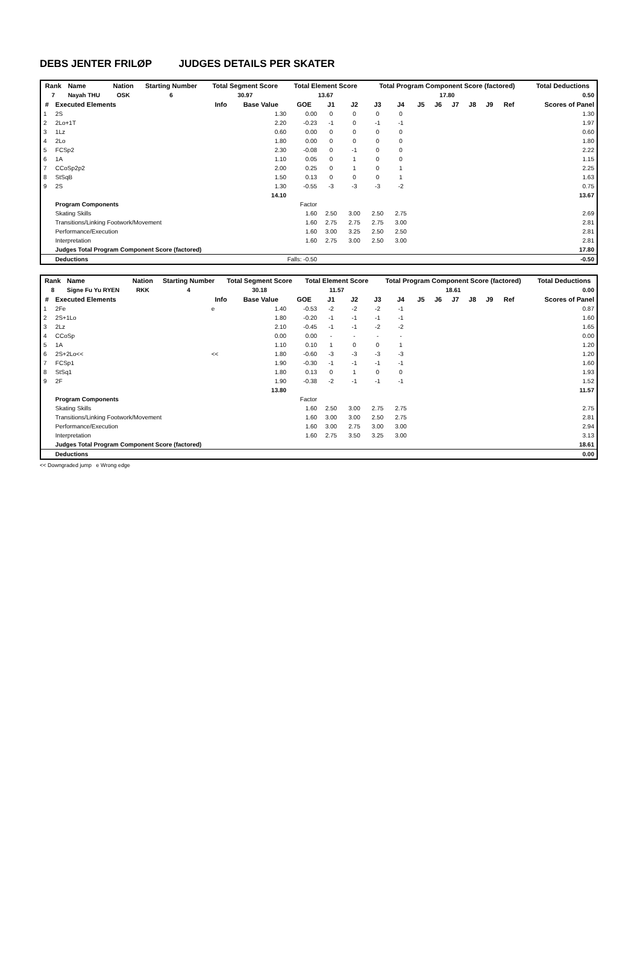DEBS JENTER FRILØP JUDGES DETAILS PER SKATER
| Rank | Name | Nation | Starting Number | Total Segment Score | Total Element Score | Total Program Component Score (factored) | Total Deductions |
| --- | --- | --- | --- | --- | --- | --- | --- |
| 7 | Nayah THU | OSK | 6 | 30.97 | 13.67 | 17.80 | 0.50 |
| # | Executed Elements | Info | Base Value | GOE | J1 | J2 | J3 | J4 | J5 | J6 | J7 | J8 | J9 | Ref | Scores of Panel |
| --- | --- | --- | --- | --- | --- | --- | --- | --- | --- | --- | --- | --- | --- | --- | --- |
| 1 | 2S | | 1.30 | 0.00 | 0 | 0 | 0 | 0 | | | | | | | 1.30 |
| 2 | 2Lo+1T | | 2.20 | -0.23 | -1 | 0 | -1 | -1 | | | | | | | 1.97 |
| 3 | 1Lz | | 0.60 | 0.00 | 0 | 0 | 0 | 0 | | | | | | | 0.60 |
| 4 | 2Lo | | 1.80 | 0.00 | 0 | 0 | 0 | 0 | | | | | | | 1.80 |
| 5 | FCSp2 | | 2.30 | -0.08 | 0 | -1 | 0 | 0 | | | | | | | 2.22 |
| 6 | 1A | | 1.10 | 0.05 | 0 | 1 | 0 | 0 | | | | | | | 1.15 |
| 7 | CCoSp2p2 | | 2.00 | 0.25 | 0 | 1 | 0 | 1 | | | | | | | 2.25 |
| 8 | StSqB | | 1.50 | 0.13 | 0 | 0 | 0 | 1 | | | | | | | 1.63 |
| 9 | 2S | | 1.30 | -0.55 | -3 | -3 | -3 | -2 | | | | | | | 0.75 |
| | | | 14.10 | | | | | | | | | | | | 13.67 |
| | Program Components | | | Factor | | | | | | | | | | | |
| | Skating Skills | | | 1.60 | 2.50 | 3.00 | 2.50 | 2.75 | | | | | | | 2.69 |
| | Transitions/Linking Footwork/Movement | | | 1.60 | 2.75 | 2.75 | 2.75 | 3.00 | | | | | | | 2.81 |
| | Performance/Execution | | | 1.60 | 3.00 | 3.25 | 2.50 | 2.50 | | | | | | | 2.81 |
| | Interpretation | | | 1.60 | 2.75 | 3.00 | 2.50 | 3.00 | | | | | | | 2.81 |
| | Judges Total Program Component Score (factored) | | | | | | | | | | | | | | 17.80 |
| | Deductions | | Falls: -0.50 | | | | | | | | | | | | -0.50 |
| Rank | Name | Nation | Starting Number | Total Segment Score | Total Element Score | Total Program Component Score (factored) | Total Deductions |
| --- | --- | --- | --- | --- | --- | --- | --- |
| 8 | Signe Fu Yu RYEN | RKK | 4 | 30.18 | 11.57 | 18.61 | 0.00 |
| # | Executed Elements | Info | Base Value | GOE | J1 | J2 | J3 | J4 | J5 | J6 | J7 | J8 | J9 | Ref | Scores of Panel |
| --- | --- | --- | --- | --- | --- | --- | --- | --- | --- | --- | --- | --- | --- | --- | --- |
| 1 | 2Fe | e | 1.40 | -0.53 | -2 | -2 | -2 | -1 | | | | | | | 0.87 |
| 2 | 2S+1Lo | | 1.80 | -0.20 | -1 | -1 | -1 | -1 | | | | | | | 1.60 |
| 3 | 2Lz | | 2.10 | -0.45 | -1 | -1 | -2 | -2 | | | | | | | 1.65 |
| 4 | CCoSp | | 0.00 | 0.00 | - | - | - | - | | | | | | | 0.00 |
| 5 | 1A | | 1.10 | 0.10 | 1 | 0 | 0 | 1 | | | | | | | 1.20 |
| 6 | 2S+2Lo<< | << | 1.80 | -0.60 | -3 | -3 | -3 | -3 | | | | | | | 1.20 |
| 7 | FCSp1 | | 1.90 | -0.30 | -1 | -1 | -1 | -1 | | | | | | | 1.60 |
| 8 | StSq1 | | 1.80 | 0.13 | 0 | 1 | 0 | 0 | | | | | | | 1.93 |
| 9 | 2F | | 1.90 | -0.38 | -2 | -1 | -1 | -1 | | | | | | | 1.52 |
| | | | 13.80 | | | | | | | | | | | | 11.57 |
| | Program Components | | | Factor | | | | | | | | | | | |
| | Skating Skills | | | 1.60 | 2.50 | 3.00 | 2.75 | 2.75 | | | | | | | 2.75 |
| | Transitions/Linking Footwork/Movement | | | 1.60 | 3.00 | 3.00 | 2.50 | 2.75 | | | | | | | 2.81 |
| | Performance/Execution | | | 1.60 | 3.00 | 2.75 | 3.00 | 3.00 | | | | | | | 2.94 |
| | Interpretation | | | 1.60 | 2.75 | 3.50 | 3.25 | 3.00 | | | | | | | 3.13 |
| | Judges Total Program Component Score (factored) | | | | | | | | | | | | | | 18.61 |
| | Deductions | | | | | | | | | | | | | | 0.00 |
<< Downgraded jump e Wrong edge